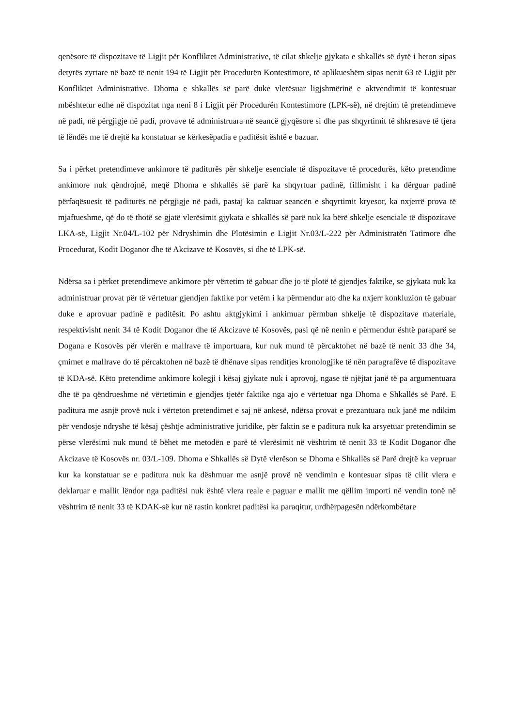qenësore të dispozitave të Ligjit për Konfliktet Administrative, të cilat shkelje gjykata e shkallës së dytë i heton sipas detyrës zyrtare në bazë të nenit 194 të Ligjit për Procedurën Kontestimore, të aplikueshëm sipas nenit 63 të Ligjit për Konfliktet Administrative. Dhoma e shkallës së parë duke vlerësuar ligjshmërinë e aktvendimit të kontestuar mbështetur edhe në dispozitat nga neni 8 i Ligjit për Procedurën Kontestimore (LPK-së), në drejtim të pretendimeve në padi, në përgjigje në padi, provave të administruara në seancë gjyqësore si dhe pas shqyrtimit të shkresave të tjera të lëndës me të drejtë ka konstatuar se kërkesëpadia e paditësit është e bazuar.
Sa i përket pretendimeve ankimore të paditurës për shkelje esenciale të dispozitave të procedurës, këto pretendime ankimore nuk qëndrojnë, meqë Dhoma e shkallës së parë ka shqyrtuar padinë, fillimisht i ka dërguar padinë përfaqësuesit të paditurës në përgjigje në padi, pastaj ka caktuar seancën e shqyrtimit kryesor, ka nxjerrë prova të mjaftueshme, që do të thotë se gjatë vlerësimit gjykata e shkallës së parë nuk ka bërë shkelje esenciale të dispozitave LKA-së, Ligjit Nr.04/L-102 për Ndryshimin dhe Plotësimin e Ligjit Nr.03/L-222 për Administratën Tatimore dhe Procedurat, Kodit Doganor dhe të Akcizave të Kosovës, si dhe të LPK-së.
Ndërsa sa i përket pretendimeve ankimore për vërtetim të gabuar dhe jo të plotë të gjendjes faktike, se gjykata nuk ka administruar provat për të vërtetuar gjendjen faktike por vetëm i ka përmendur ato dhe ka nxjerr konkluzion të gabuar duke e aprovuar padinë e paditësit. Po ashtu aktgjykimi i ankimuar përmban shkelje të dispozitave materiale, respektivisht nenit 34 të Kodit Doganor dhe të Akcizave të Kosovës, pasi që në nenin e përmendur është paraparë se Dogana e Kosovës për vlerën e mallrave të importuara, kur nuk mund të përcaktohet në bazë të nenit 33 dhe 34, çmimet e mallrave do të përcaktohen në bazë të dhënave sipas renditjes kronologjike të nën paragrafëve të dispozitave të KDA-së. Këto pretendime ankimore kolegji i kësaj gjykate nuk i aprovoj, ngase të njëjtat janë të pa argumentuara dhe të pa qëndrueshme në vërtetimin e gjendjes tjetër faktike nga ajo e vërtetuar nga Dhoma e Shkallës së Parë. E paditura me asnjë provë nuk i vërteton pretendimet e saj në ankesë, ndërsa provat e prezantuara nuk janë me ndikim për vendosje ndryshe të kësaj çështje administrative juridike, për faktin se e paditura nuk ka arsyetuar pretendimin se përse vlerësimi nuk mund të bëhet me metodën e parë të vlerësimit në vështrim të nenit 33 të Kodit Doganor dhe Akcizave të Kosovës nr. 03/L-109. Dhoma e Shkallës së Dytë vlerëson se Dhoma e Shkallës së Parë drejtë ka vepruar kur ka konstatuar se e paditura nuk ka dëshmuar me asnjë provë në vendimin e kontesuar sipas të cilit vlera e deklaruar e mallit lëndor nga paditësi nuk është vlera reale e paguar e mallit me qëllim importi në vendin tonë në vështrim të nenit 33 të KDAK-së kur në rastin konkret paditësi ka paraqitur, urdhërpagesën ndërkombëtare